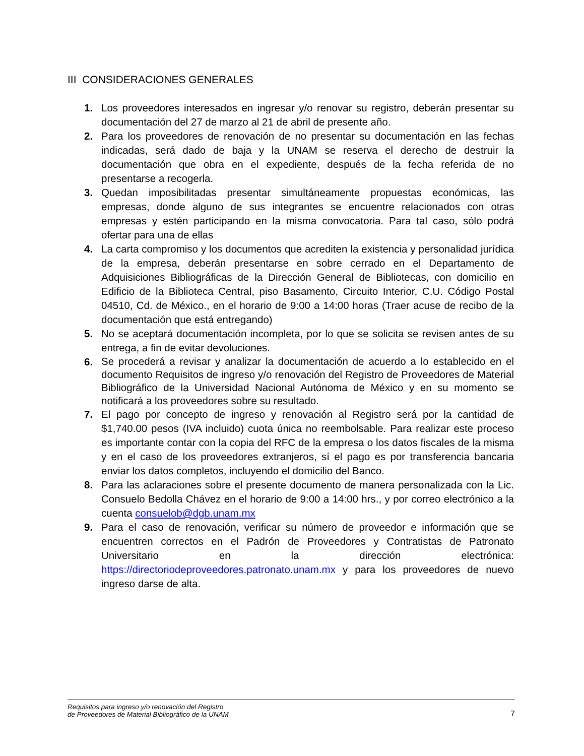III CONSIDERACIONES GENERALES
1. Los proveedores interesados en ingresar y/o renovar su registro, deberán presentar su documentación del 27 de marzo al 21 de abril de presente año.
2. Para los proveedores de renovación de no presentar su documentación en las fechas indicadas, será dado de baja y la UNAM se reserva el derecho de destruir la documentación que obra en el expediente, después de la fecha referida de no presentarse a recogerla.
3. Quedan imposibilitadas presentar simultáneamente propuestas económicas, las empresas, donde alguno de sus integrantes se encuentre relacionados con otras empresas y estén participando en la misma convocatoria. Para tal caso, sólo podrá ofertar para una de ellas
4. La carta compromiso y los documentos que acrediten la existencia y personalidad jurídica de la empresa, deberán presentarse en sobre cerrado en el Departamento de Adquisiciones Bibliográficas de la Dirección General de Bibliotecas, con domicilio en Edificio de la Biblioteca Central, piso Basamento, Circuito Interior, C.U. Código Postal 04510, Cd. de México., en el horario de 9:00 a 14:00 horas (Traer acuse de recibo de la documentación que está entregando)
5. No se aceptará documentación incompleta, por lo que se solicita se revisen antes de su entrega, a fin de evitar devoluciones.
6.
Se procederá a revisar y analizar la documentación de acuerdo a lo establecido en el documento Requisitos de ingreso y/o renovación del Registro de Proveedores de Material Bibliográfico de la Universidad Nacional Autónoma de México y en su momento se notificará a los proveedores sobre su resultado.
7. El pago por concepto de ingreso y renovación al Registro será por la cantidad de $1,740.00 pesos (IVA incluido) cuota única no reembolsable. Para realizar este proceso es importante contar con la copia del RFC de la empresa o los datos fiscales de la misma y en el caso de los proveedores extranjeros, sí el pago es por transferencia bancaria enviar los datos completos, incluyendo el domicilio del Banco.
8. Para las aclaraciones sobre el presente documento de manera personalizada con la Lic. Consuelo Bedolla Chávez en el horario de 9:00 a 14:00 hrs., y por correo electrónico a la cuenta consuelob@dgb.unam.mx
9. Para el caso de renovación, verificar su número de proveedor e información que se encuentren correctos en el Padrón de Proveedores y Contratistas de Patronato Universitario en la dirección electrónica: https://directoriodeproveedores.patronato.unam.mx y para los proveedores de nuevo ingreso darse de alta.
Requisitos para ingreso y/o renovación del Registro
de Proveedores de Material Bibliográfico de la UNAM
7